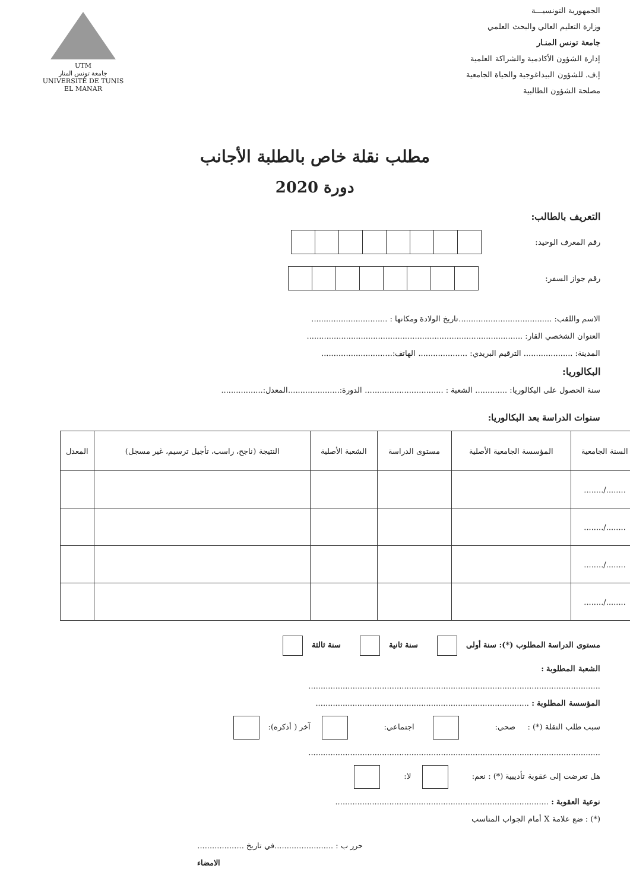الجمهورية التونسيـــة
وزارة التعليم العالي والبحث العلمي
جامعة تونس المنـار
إدارة الشؤون الأكادمية والشراكة العلمية
إ.ف. للشؤون البيداغوجية والحياة الجامعية
مصلحة الشؤون الطالبية
UTM
جامعة تونس المنار
UNIVERSITÉ DE TUNIS EL MANAR
مطلب نقلة خاص بالطلبة الأجانب
دورة 2020
التعريف بالطالب:
رقم المعرف الوحيد:
رقم جواز السفر:
الاسم واللقب: ......................................تاريخ الولادة ومكانها : ...............................
العنوان الشخصي القار: ........................................................................................
المدينة: .................... الترقيم البريدي: .................... الهاتف:.............................
البكالوريا:
سنة الحصول على البكالوريا: ............. الشعبة : ................................ الدورة:.....................المعدل:.................
سنوات الدراسة بعد البكالوريا:
| السنة الجامعية | المؤسسة الجامعية الأصلية | مستوى الدراسة | الشعبة الأصلية | النتيجة (ناجح، راسب، تأجيل ترسيم، غير مسجل) | المعدل |
| --- | --- | --- | --- | --- | --- |
| ......../........ | | | | | |
| ......../........ | | | | | |
| ......../........ | | | | | |
| ......../........ | | | | | |
مستوى الدراسة المطلوب (*): سنة أولى سنة ثانية سنة ثالثة
الشعبة المطلوبة :
.......................................................................................................................
المؤسسة المطلوبة : .......................................................................................
سبب طلب النقلة (*) : صحي: اجتماعي: آخر ( أذكره):
.......................................................................................................................
هل تعرضت إلى عقوبة تأديبية (*) : نعم: لا:
نوعية العقوبة : .......................................................................................
(*) : ضع علامة X أمام الجواب المناسب
حرر ب : ........................في تاريخ ...................
الامضاء